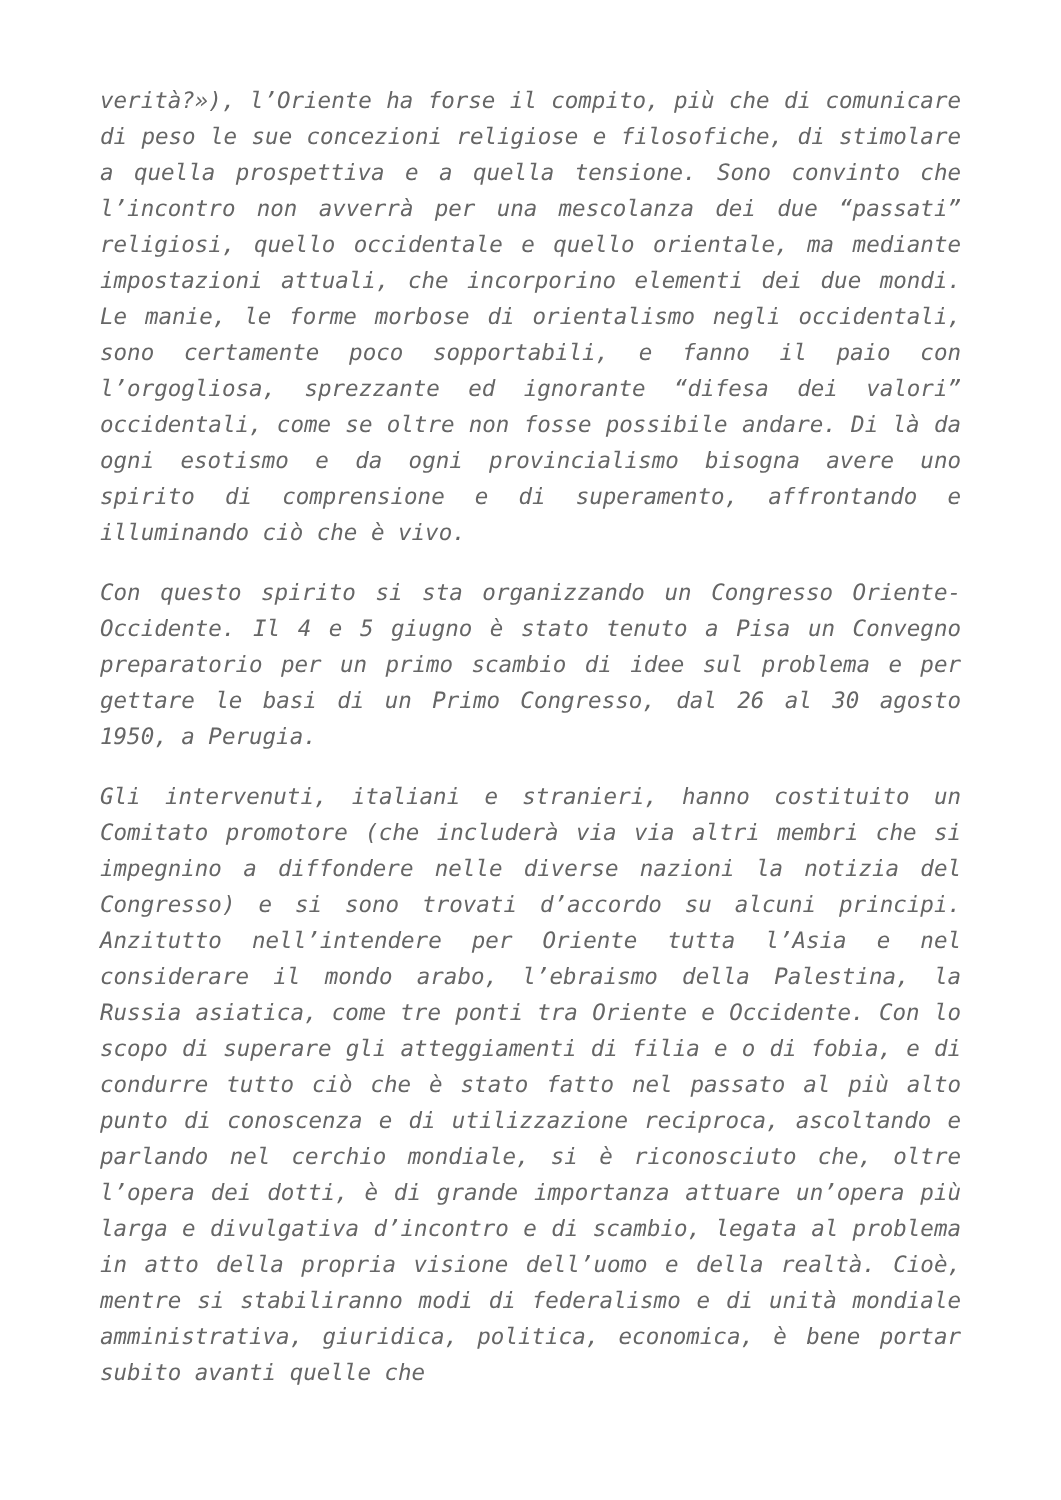verità?»), l’Oriente ha forse il compito, più che di comunicare di peso le sue concezioni religiose e filosofiche, di stimolare a quella prospettiva e a quella tensione. Sono convinto che l’incontro non avverrà per una mescolanza dei due “passati” religiosi, quello occidentale e quello orientale, ma mediante impostazioni attuali, che incorporino elementi dei due mondi. Le manie, le forme morbose di orientalismo negli occidentali, sono certamente poco sopportabili, e fanno il paio con l’orgogliosa, sprezzante ed ignorante “difesa dei valori” occidentali, come se oltre non fosse possibile andare. Di là da ogni esotismo e da ogni provincialismo bisogna avere uno spirito di comprensione e di superamento, affrontando e illuminando ciò che è vivo.
Con questo spirito si sta organizzando un Congresso Oriente-Occidente. Il 4 e 5 giugno è stato tenuto a Pisa un Convegno preparatorio per un primo scambio di idee sul problema e per gettare le basi di un Primo Congresso, dal 26 al 30 agosto 1950, a Perugia.
Gli intervenuti, italiani e stranieri, hanno costituito un Comitato promotore (che includerà via via altri membri che si impegnino a diffondere nelle diverse nazioni la notizia del Congresso) e si sono trovati d’accordo su alcuni principi. Anzitutto nell’intendere per Oriente tutta l’Asia e nel considerare il mondo arabo, l’ebraismo della Palestina, la Russia asiatica, come tre ponti tra Oriente e Occidente. Con lo scopo di superare gli atteggiamenti di filia e o di fobia, e di condurre tutto ciò che è stato fatto nel passato al più alto punto di conoscenza e di utilizzazione reciproca, ascoltando e parlando nel cerchio mondiale, si è riconosciuto che, oltre l’opera dei dotti, è di grande importanza attuare un’opera più larga e divulgativa d’incontro e di scambio, legata al problema in atto della propria visione dell’uomo e della realtà. Cioè, mentre si stabiliranno modi di federalismo e di unità mondiale amministrativa, giuridica, politica, economica, è bene portar subito avanti quelle che